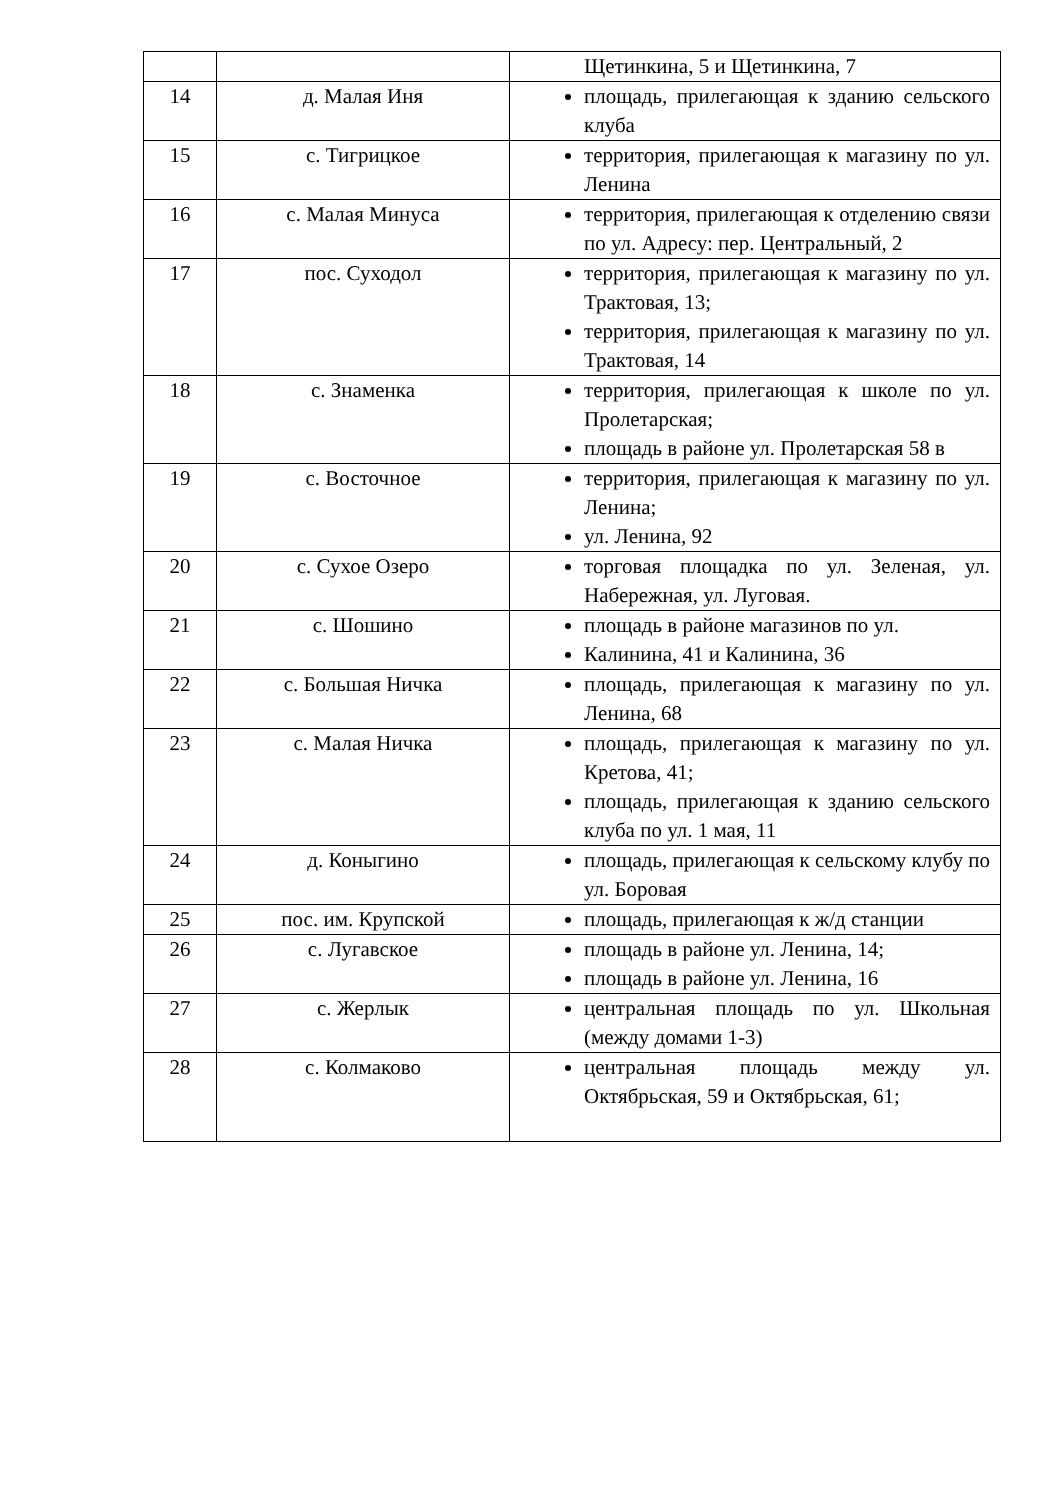| | | Щетинкина, 5 и Щетинкина, 7 |
| 14 | д. Малая Иня | площадь, прилегающая к зданию сельского клуба |
| 15 | с. Тигрицкое | территория, прилегающая к магазину по ул. Ленина |
| 16 | с. Малая Минуса | территория, прилегающая к отделению связи по ул. Адресу: пер. Центральный, 2 |
| 17 | пос. Суходол | территория, прилегающая к магазину по ул. Трактовая, 13; территория, прилегающая к магазину по ул. Трактовая, 14 |
| 18 | с. Знаменка | территория, прилегающая к школе по ул. Пролетарская; площадь в районе ул. Пролетарская 58 в |
| 19 | с. Восточное | территория, прилегающая к магазину по ул. Ленина; ул. Ленина, 92 |
| 20 | с. Сухое Озеро | торговая площадка по ул. Зеленая, ул. Набережная, ул. Луговая. |
| 21 | с. Шошино | площадь в районе магазинов по ул. Калинина, 41 и Калинина, 36 |
| 22 | с. Большая Ничка | площадь, прилегающая к магазину по ул. Ленина, 68 |
| 23 | с. Малая Ничка | площадь, прилегающая к магазину по ул. Кретова, 41; площадь, прилегающая к зданию сельского клуба по ул. 1 мая, 11 |
| 24 | д. Коныгино | площадь, прилегающая к сельскому клубу по ул. Боровая |
| 25 | пос. им. Крупской | площадь, прилегающая к ж/д станции |
| 26 | с. Лугавское | площадь в районе ул. Ленина, 14; площадь в районе ул. Ленина, 16 |
| 27 | с. Жерлык | центральная площадь по ул. Школьная (между домами 1-3) |
| 28 | с. Колмаково | центральная площадь между ул. Октябрьская, 59 и Октябрьская, 61; |